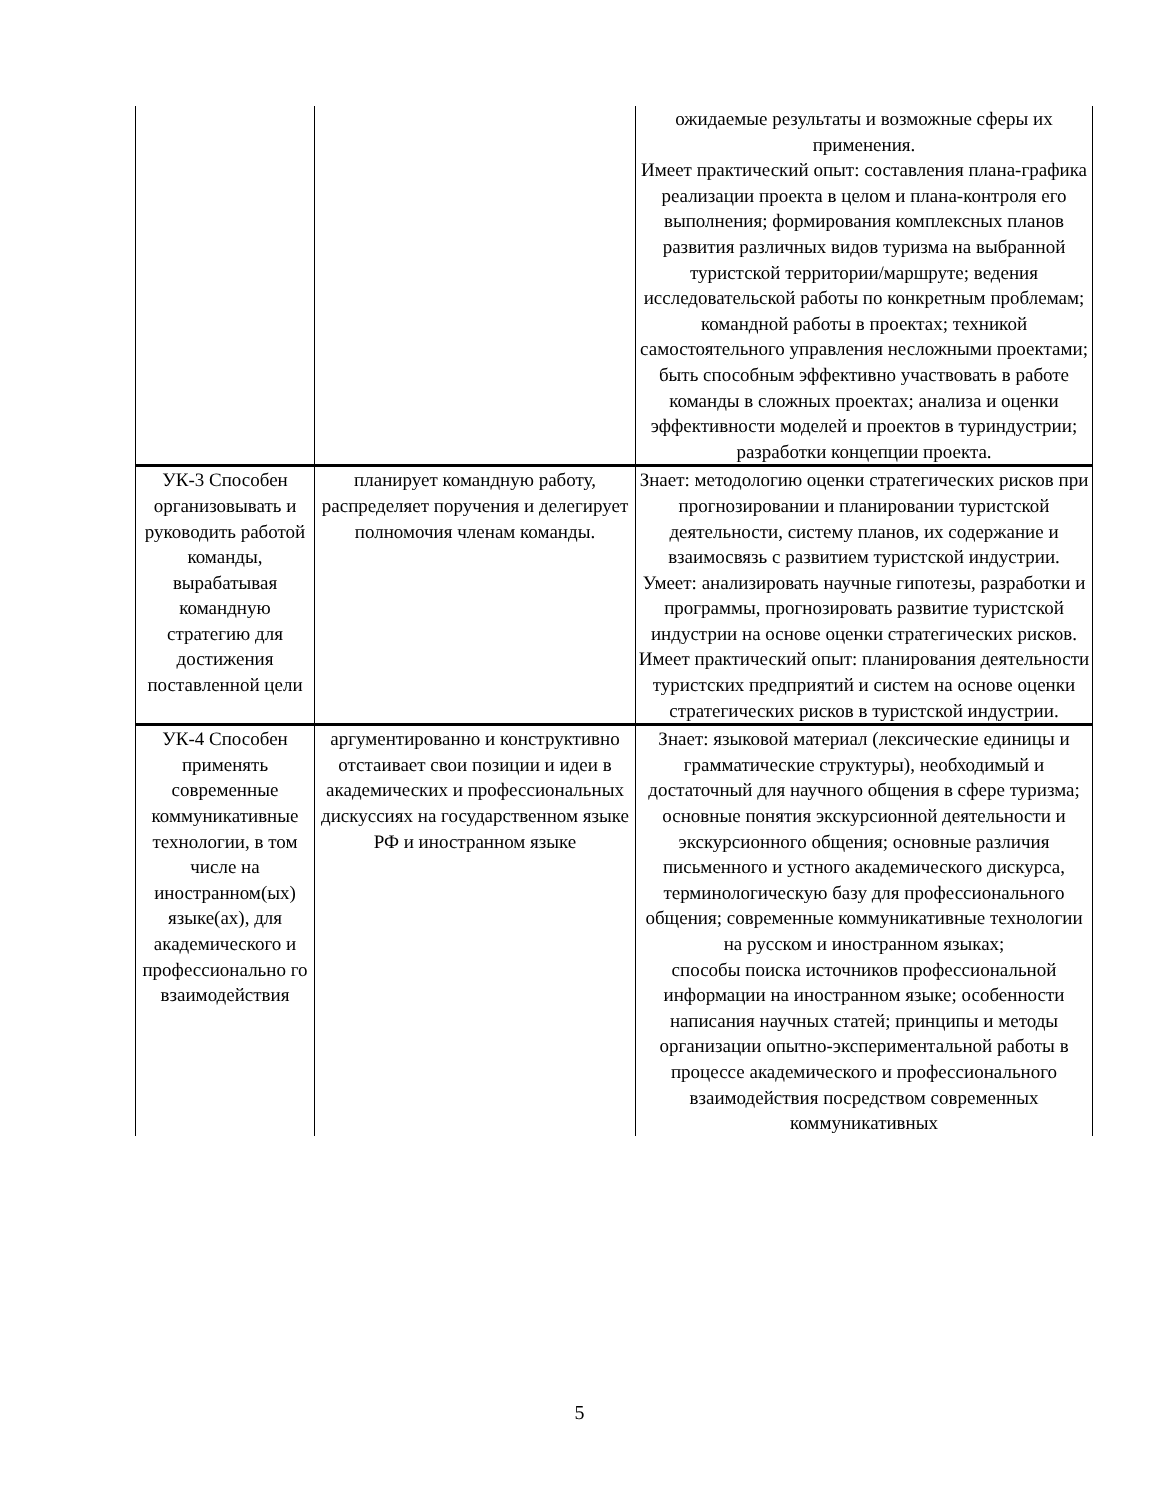| | | ожидаемые результаты и возможные сферы их применения. Имеет практический опыт: составления плана-графика реализации проекта в целом и плана-контроля его выполнения; формирования комплексных планов развития различных видов туризма на выбранной туристской территории/маршруте; ведения исследовательской работы по конкретным проблемам; командной работы в проектах; техникой самостоятельного управления несложными проектами; быть способным эффективно участвовать в работе команды в сложных проектах; анализа и оценки эффективности моделей и проектов в туриндустрии; разработки концепции проекта. |
| УК-3 Способен организовывать и руководить работой команды, вырабатывая командную стратегию для достижения поставленной цели | планирует командную работу, распределяет поручения и делегирует полномочия членам команды. | Знает: методологию оценки стратегических рисков при прогнозировании и планировании туристской деятельности, систему планов, их содержание и взаимосвязь с развитием туристской индустрии. Умеет: анализировать научные гипотезы, разработки и программы, прогнозировать развитие туристской индустрии на основе оценки стратегических рисков. Имеет практический опыт: планирования деятельности туристских предприятий и систем на основе оценки стратегических рисков в туристской индустрии. |
| УК-4 Способен применять современные коммуникативные технологии, в том числе на иностранном(ых) языке(ах), для академического и профессионально го взаимодействия | аргументированно и конструктивно отстаивает свои позиции и идеи в академических и профессиональных дискуссиях на государственном языке РФ и иностранном языке | Знает: языковой материал (лексические единицы и грамматические структуры), необходимый и достаточный для научного общения в сфере туризма; основные понятия экскурсионной деятельности и экскурсионного общения; основные различия письменного и устного академического дискурса, терминологическую базу для профессионального общения; современные коммуникативные технологии на русском и иностранном языках; способы поиска источников профессиональной информации на иностранном языке; особенности написания научных статей; принципы и методы организации опытно-экспериментальной работы в процессе академического и профессионального взаимодействия посредством современных коммуникативных |
5